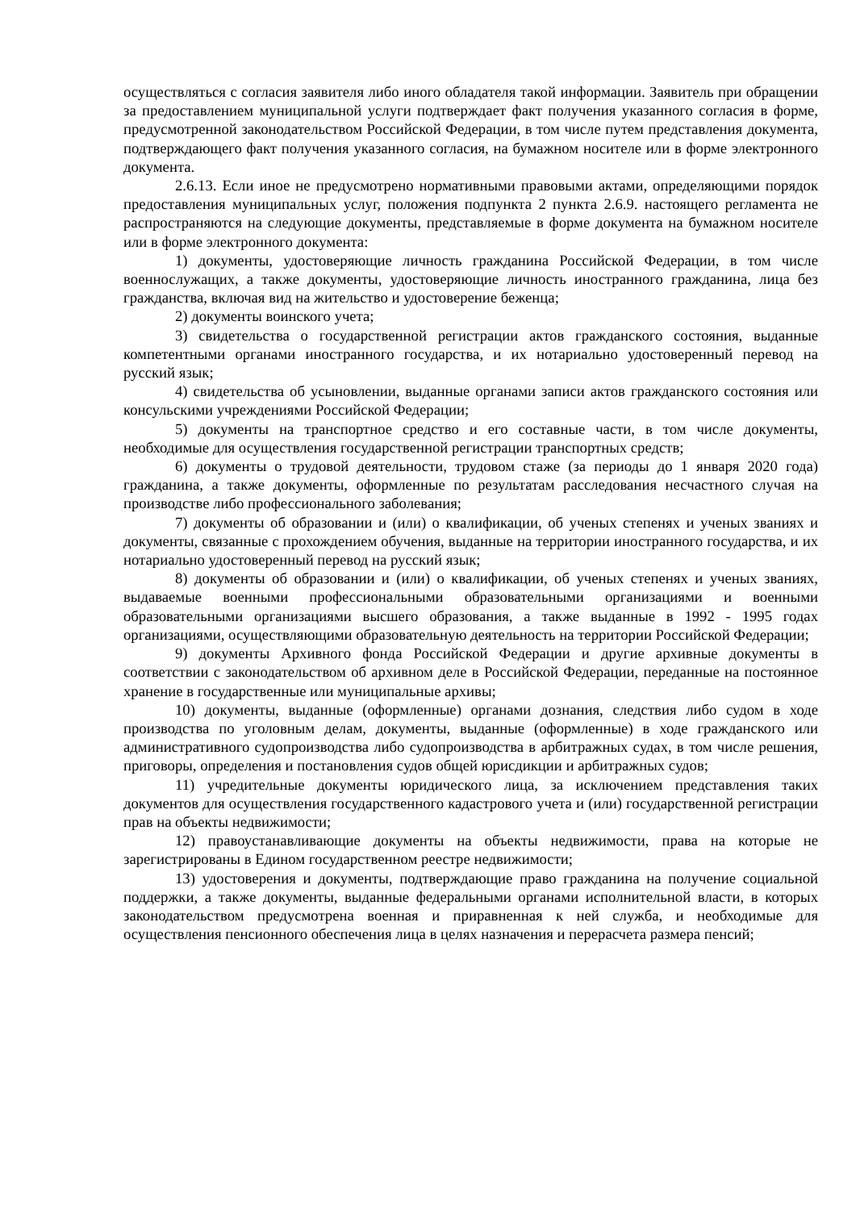осуществляться с согласия заявителя либо иного обладателя такой информации. Заявитель при обращении за предоставлением муниципальной услуги подтверждает факт получения указанного согласия в форме, предусмотренной законодательством Российской Федерации, в том числе путем представления документа, подтверждающего факт получения указанного согласия, на бумажном носителе или в форме электронного документа.
2.6.13. Если иное не предусмотрено нормативными правовыми актами, определяющими порядок предоставления муниципальных услуг, положения подпункта 2 пункта 2.6.9. настоящего регламента не распространяются на следующие документы, представляемые в форме документа на бумажном носителе или в форме электронного документа:
1) документы, удостоверяющие личность гражданина Российской Федерации, в том числе военнослужащих, а также документы, удостоверяющие личность иностранного гражданина, лица без гражданства, включая вид на жительство и удостоверение беженца;
2) документы воинского учета;
3) свидетельства о государственной регистрации актов гражданского состояния, выданные компетентными органами иностранного государства, и их нотариально удостоверенный перевод на русский язык;
4) свидетельства об усыновлении, выданные органами записи актов гражданского состояния или консульскими учреждениями Российской Федерации;
5) документы на транспортное средство и его составные части, в том числе документы, необходимые для осуществления государственной регистрации транспортных средств;
6) документы о трудовой деятельности, трудовом стаже (за периоды до 1 января 2020 года) гражданина, а также документы, оформленные по результатам расследования несчастного случая на производстве либо профессионального заболевания;
7) документы об образовании и (или) о квалификации, об ученых степенях и ученых званиях и документы, связанные с прохождением обучения, выданные на территории иностранного государства, и их нотариально удостоверенный перевод на русский язык;
8) документы об образовании и (или) о квалификации, об ученых степенях и ученых званиях, выдаваемые военными профессиональными образовательными организациями и военными образовательными организациями высшего образования, а также выданные в 1992 - 1995 годах организациями, осуществляющими образовательную деятельность на территории Российской Федерации;
9) документы Архивного фонда Российской Федерации и другие архивные документы в соответствии с законодательством об архивном деле в Российской Федерации, переданные на постоянное хранение в государственные или муниципальные архивы;
10) документы, выданные (оформленные) органами дознания, следствия либо судом в ходе производства по уголовным делам, документы, выданные (оформленные) в ходе гражданского или административного судопроизводства либо судопроизводства в арбитражных судах, в том числе решения, приговоры, определения и постановления судов общей юрисдикции и арбитражных судов;
11) учредительные документы юридического лица, за исключением представления таких документов для осуществления государственного кадастрового учета и (или) государственной регистрации прав на объекты недвижимости;
12) правоустанавливающие документы на объекты недвижимости, права на которые не зарегистрированы в Едином государственном реестре недвижимости;
13) удостоверения и документы, подтверждающие право гражданина на получение социальной поддержки, а также документы, выданные федеральными органами исполнительной власти, в которых законодательством предусмотрена военная и приравненная к ней служба, и необходимые для осуществления пенсионного обеспечения лица в целях назначения и перерасчета размера пенсий;